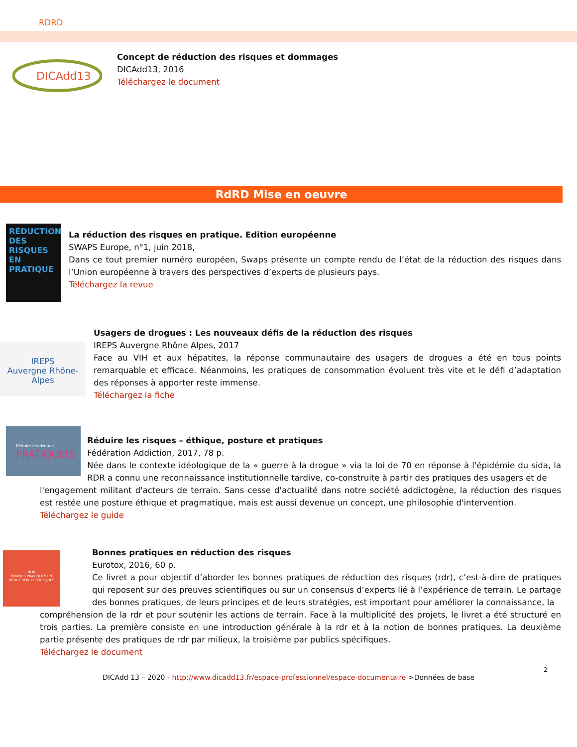RDRD
DICAdd13
Concept de réduction des risques et dommages
DICAdd13, 2016
Téléchargez le document
RdRD Mise en oeuvre
RÉDUCTION DES RISQUES EN PRATIQUE
La réduction des risques en pratique. Edition européenne
SWAPS Europe, n°1, juin 2018,
Dans ce tout premier numéro européen, Swaps présente un compte rendu de l’état de la réduction des risques dans l’Union européenne à travers des perspectives d’experts de plusieurs pays.
Téléchargez la revue
IREPS
Auvergne Rhône-Alpes
Usagers de drogues : Les nouveaux défis de la réduction des risques
IREPS Auvergne Rhône Alpes, 2017
Face au VIH et aux hépatites, la réponse communautaire des usagers de drogues a été en tous points remarquable et efficace. Néanmoins, les pratiques de consommation évoluent très vite et le défi d’adaptation des réponses à apporter reste immense.
Téléchargez la fiche
Réduire les risques
PRATIQUE(S
Réduire les risques – éthique, posture et pratiques
Fédération Addiction, 2017, 78 p.
Née dans le contexte idéologique de la « guerre à la drogue » via la loi de 70 en réponse à l'épidémie du sida, la RDR a connu une reconnaissance institutionnelle tardive, co-construite à partir des pratiques des usagers et de
l'engagement militant d'acteurs de terrain. Sans cesse d'actualité dans notre société addictogène, la réduction des risques est restée une posture éthique et pragmatique, mais est aussi devenue un concept, une philosophie d'intervention.
Téléchargez le guide
RDR
BONNES PRATIQUES EN RÉDUCTION DES RISQUES
Bonnes pratiques en réduction des risques
Eurotox, 2016, 60 p.
Ce livret a pour objectif d’aborder les bonnes pratiques de réduction des risques (rdr), c’est-à-dire de pratiques qui reposent sur des preuves scientifiques ou sur un consensus d’experts lié à l’expérience de terrain. Le partage des bonnes pratiques, de leurs principes et de leurs stratégies, est important pour améliorer la connaissance, la
compréhension de la rdr et pour soutenir les actions de terrain. Face à la multiplicité des projets, le livret a été structuré en trois parties. La première consiste en une introduction générale à la rdr et à la notion de bonnes pratiques. La deuxième partie présente des pratiques de rdr par milieux, la troisième par publics spécifiques.
Téléchargez le document
2
DICAdd 13 – 2020 - http://www.dicadd13.fr/espace-professionnel/espace-documentaire >Données de base